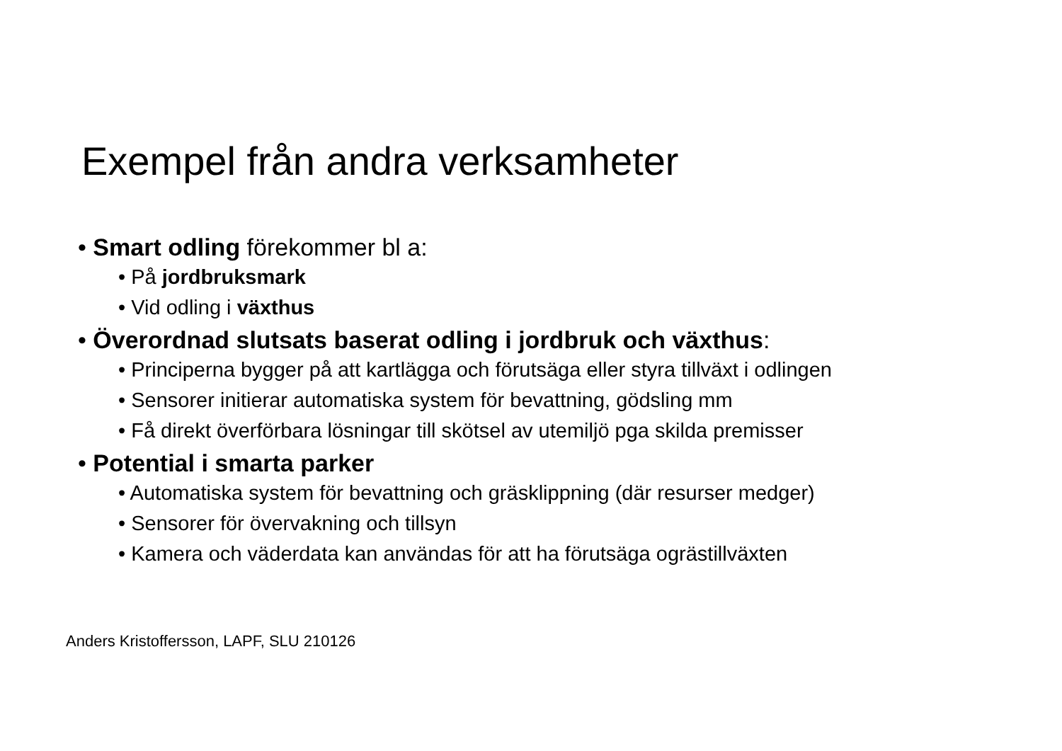Exempel från andra verksamheter
• Smart odling förekommer bl a:
• På jordbruksmark
• Vid odling i växthus
• Överordnad slutsats baserat odling i jordbruk och växthus:
• Principerna bygger på att kartlägga och förutsäga eller styra tillväxt i odlingen
• Sensorer initierar automatiska system för bevattning, gödsling mm
• Få direkt överförbara lösningar till skötsel av utemiljö pga skilda premisser
• Potential i smarta parker
• Automatiska system för bevattning och gräsklippning (där resurser medger)
• Sensorer för övervakning och tillsyn
• Kamera och väderdata kan användas för att ha förutsäga ogrästillväxten
Anders Kristoffersson, LAPF, SLU 210126